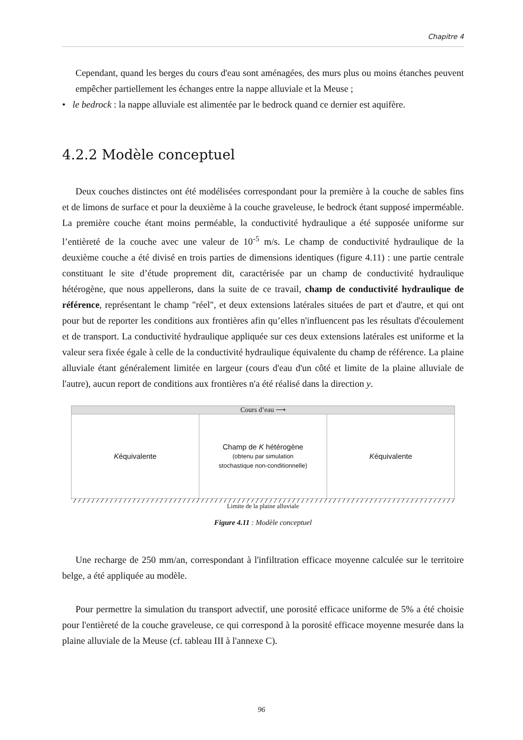Chapitre 4
Cependant, quand les berges du cours d'eau sont aménagées, des murs plus ou moins étanches peuvent empêcher partiellement les échanges entre la nappe alluviale et la Meuse ;
• le bedrock : la nappe alluviale est alimentée par le bedrock quand ce dernier est aquifère.
4.2.2 Modèle conceptuel
Deux couches distinctes ont été modélisées correspondant pour la première à la couche de sables fins et de limons de surface et pour la deuxième à la couche graveleuse, le bedrock étant supposé imperméable. La première couche étant moins perméable, la conductivité hydraulique a été supposée uniforme sur l’entièreté de la couche avec une valeur de 10<sup>-5</sup> m/s. Le champ de conductivité hydraulique de la deuxième couche a été divisé en trois parties de dimensions identiques (figure 4.11) : une partie centrale constituant le site d’étude proprement dit, caractérisée par un champ de conductivité hydraulique hétérogène, que nous appellerons, dans la suite de ce travail, champ de conductivité hydraulique de référence, représentant le champ "réel", et deux extensions latérales situées de part et d'autre, et qui ont pour but de reporter les conditions aux frontières afin qu’elles n'influencent pas les résultats d'écoulement et de transport. La conductivité hydraulique appliquée sur ces deux extensions latérales est uniforme et la valeur sera fixée égale à celle de la conductivité hydraulique équivalente du champ de référence. La plaine alluviale étant généralement limitée en largeur (cours d'eau d'un côté et limite de la plaine alluviale de l'autre), aucun report de conditions aux frontières n'a été réalisé dans la direction y.
Cours d’eau ⟶
Kéquivalente Champ de K hétérogène
(obtenu par simulation
stochastique non-conditionnelle)
Kéquivalente
Limite de la plaine alluviale
Figure 4.11 : Modèle conceptuel
Une recharge de 250 mm/an, correspondant à l'infiltration efficace moyenne calculée sur le territoire belge, a été appliquée au modèle.
Pour permettre la simulation du transport advectif, une porosité efficace uniforme de 5% a été choisie pour l'entièreté de la couche graveleuse, ce qui correspond à la porosité efficace moyenne mesurée dans la plaine alluviale de la Meuse (cf. tableau III à l'annexe C).
96